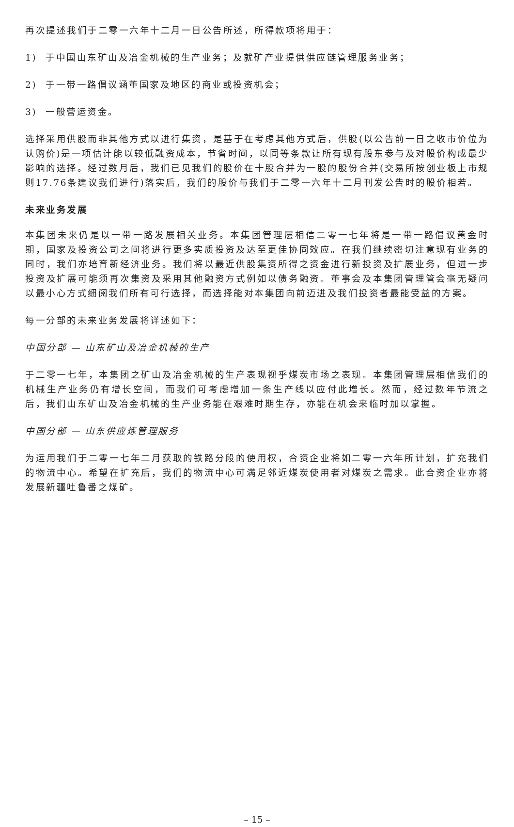再次提述我们于二零一六年十二月一日公告所述，所得款项将用于：
1) 于中国山东矿山及冶金机械的生产业务；及就矿产业提供供应链管理服务业务；
2) 于一带一路倡议涵董国家及地区的商业或投资机会；
3) 一般营运资金。
选择采用供股而非其他方式以进行集资，是基于在考虑其他方式后，供股(以公告前一日之收市价位为认购价)是一项估计能以较低融资成本，节省时间，以同等条款让所有现有股东参与及对股价构成最少影响的选择。经过数月后，我们已见我们的股价在十股合并为一股的股份合并(交易所按创业板上市规则17.76条建议我们进行)落实后，我们的股价与我们于二零一六年十二月刊发公告时的股价相若。
未来业务发展
本集团未来仍是以一带一路发展相关业务。本集团管理层相信二零一七年将是一带一路倡议黄金时期，国家及投资公司之间将进行更多实质投资及达至更佳协同效应。在我们继续密切注意现有业务的同时，我们亦培育新经济业务。我们将以最近供股集资所得之资金进行新投资及扩展业务，但进一步投资及扩展可能须再次集资及采用其他融资方式例如以债务融资。董事会及本集团管理管会毫无疑问以最小心方式细阅我们所有可行选择，而选择能对本集团向前迈进及我们投资者最能受益的方案。
每一分部的未来业务发展将详述如下：
中国分部 — 山东矿山及冶金机械的生产
于二零一七年，本集团之矿山及冶金机械的生产表现视乎煤炭市场之表现。本集团管理层相信我们的机械生产业务仍有增长空间，而我们可考虑增加一条生产线以应付此增长。然而，经过数年节流之后，我们山东矿山及冶金机械的生产业务能在艰难时期生存，亦能在机会来临时加以掌握。
中国分部 — 山东供应炼管理服务
为运用我们于二零一七年二月获取的铁路分段的使用权，合资企业将如二零一六年所计划，扩充我们的物流中心。希望在扩充后，我们的物流中心可满足邻近煤炭使用者对煤炭之需求。此合资企业亦将发展新疆吐鲁番之煤矿。
– 15 –